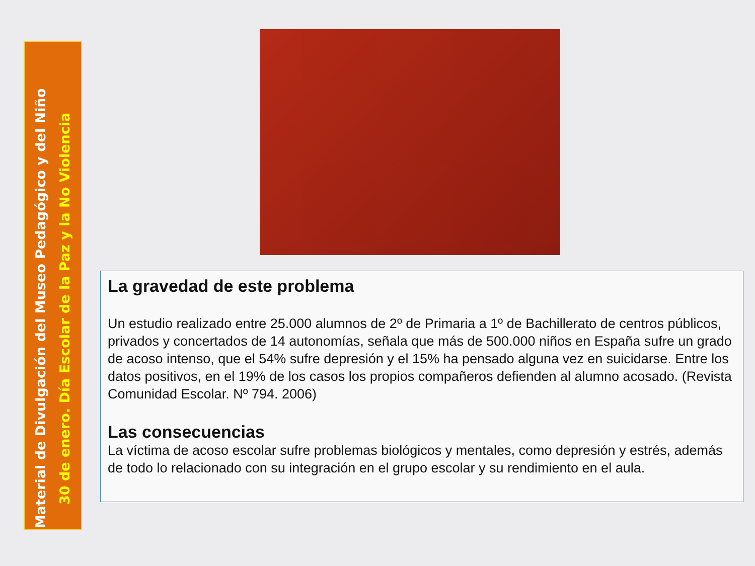Material de Divulgación del Museo Pedagógico y del Niño
30 de enero. Día Escolar de la Paz y la No Violencia
La gravedad de este problema
Un estudio realizado entre 25.000 alumnos de 2º de Primaria a 1º de Bachillerato de centros públicos, privados y concertados de 14 autonomías, señala que más de 500.000 niños en España sufre un grado de acoso intenso, que el 54% sufre depresión y el 15% ha pensado alguna vez en suicidarse. Entre los datos positivos, en el 19% de los casos los propios compañeros defienden al alumno acosado. (Revista Comunidad Escolar. Nº 794. 2006)
Las consecuencias
La víctima de acoso escolar sufre problemas biológicos y mentales, como depresión y estrés, además de todo lo relacionado con su integración en el grupo escolar y su rendimiento en el aula.